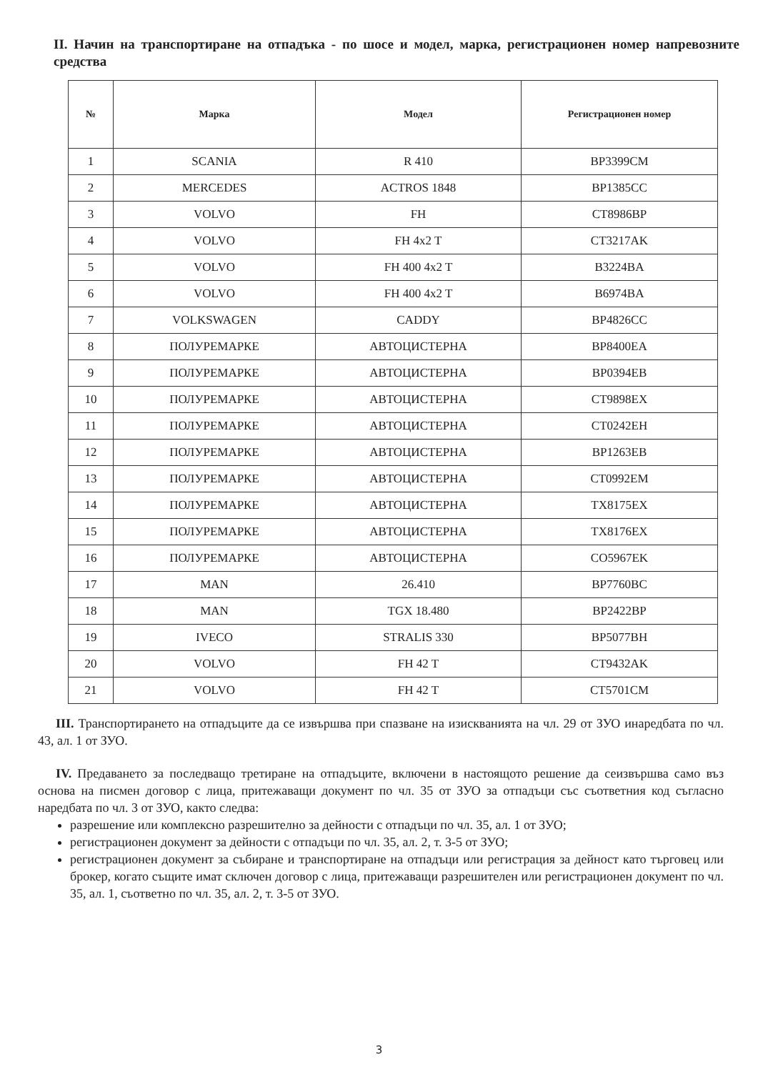II. Начин на транспортиране на отпадъка - по шосе и модел, марка, регистрационен номер напревозните средства
| № | Марка | Модел | Регистрационен номер |
| --- | --- | --- | --- |
| 1 | SCANIA | R 410 | BP3399CM |
| 2 | MERCEDES | ACTROS 1848 | BP1385CC |
| 3 | VOLVO | FH | CT8986BP |
| 4 | VOLVO | FH 4x2 T | CT3217AK |
| 5 | VOLVO | FH 400 4x2 T | B3224BA |
| 6 | VOLVO | FH 400 4x2 T | B6974BA |
| 7 | VOLKSWAGEN | CADDY | BP4826CC |
| 8 | ПОЛУРЕМАРКЕ | АВТОЦИСТЕРНА | BP8400EA |
| 9 | ПОЛУРЕМАРКЕ | АВТОЦИСТЕРНА | BP0394EB |
| 10 | ПОЛУРЕМАРКЕ | АВТОЦИСТЕРНА | CT9898EX |
| 11 | ПОЛУРЕМАРКЕ | АВТОЦИСТЕРНА | CT0242EH |
| 12 | ПОЛУРЕМАРКЕ | АВТОЦИСТЕРНА | BP1263EB |
| 13 | ПОЛУРЕМАРКЕ | АВТОЦИСТЕРНА | CT0992EM |
| 14 | ПОЛУРЕМАРКЕ | АВТОЦИСТЕРНА | TX8175EX |
| 15 | ПОЛУРЕМАРКЕ | АВТОЦИСТЕРНА | TX8176EX |
| 16 | ПОЛУРЕМАРКЕ | АВТОЦИСТЕРНА | CO5967EK |
| 17 | MAN | 26.410 | BP7760BC |
| 18 | MAN | TGX 18.480 | BP2422BP |
| 19 | IVECO | STRALIS 330 | BP5077BH |
| 20 | VOLVO | FH 42 T | CT9432AK |
| 21 | VOLVO | FH 42 T | CT5701CM |
III. Транспортирането на отпадъците да се извършва при спазване на изискванията на чл. 29 от ЗУО инаредбата по чл. 43, ал. 1 от ЗУО.
IV. Предаването за последващо третиране на отпадъците, включени в настоящото решение да сеизвършва само въз основа на писмен договор с лица, притежаващи документ по чл. 35 от ЗУО за отпадъци със съответния код съгласно наредбата по чл. 3 от ЗУО, както следва:
разрешение или комплексно разрешително за дейности с отпадъци по чл. 35, ал. 1 от ЗУО;
регистрационен документ за дейности с отпадъци по чл. 35, ал. 2, т. 3-5 от ЗУО;
регистрационен документ за събиране и транспортиране на отпадъци или регистрация за дейност като търговец или брокер, когато същите имат сключен договор с лица, притежаващи разрешителен или регистрационен документ по чл. 35, ал. 1, съответно по чл. 35, ал. 2, т. 3-5 от ЗУО.
3